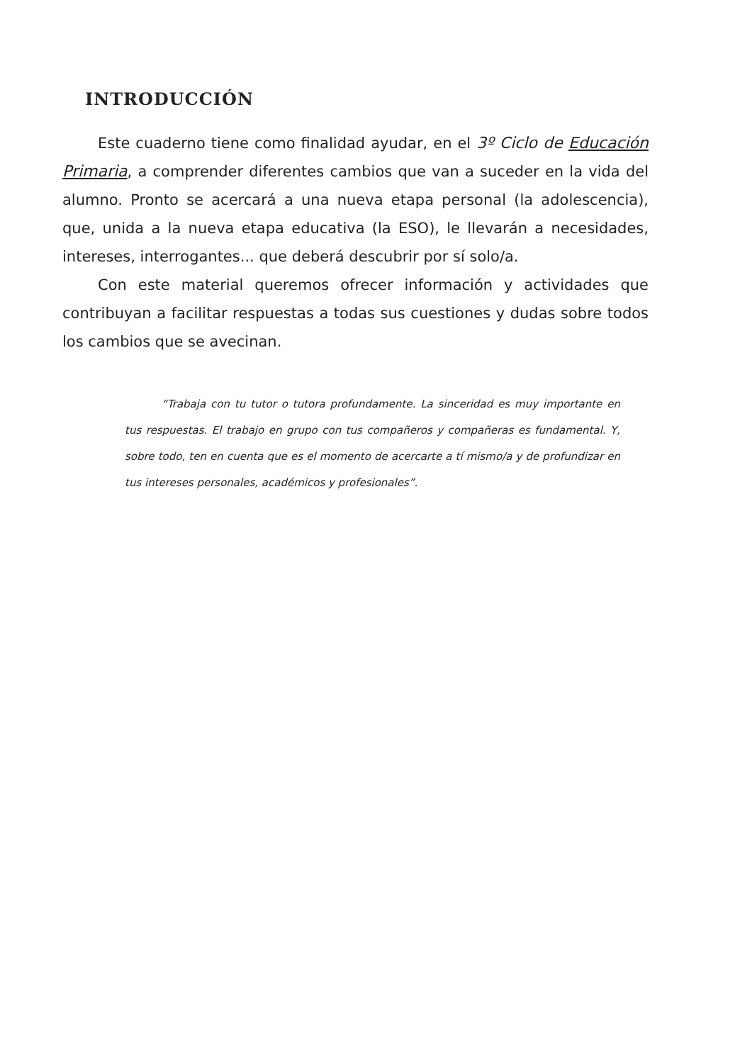INTRODUCCIÓN
Este cuaderno tiene como finalidad ayudar, en el 3º Ciclo de Educación Primaria, a comprender diferentes cambios que van a suceder en la vida del alumno. Pronto se acercará a una nueva etapa personal (la adolescencia), que, unida a la nueva etapa educativa (la ESO), le llevarán a necesidades, intereses, interrogantes... que deberá descubrir por sí solo/a.
Con este material queremos ofrecer información y actividades que contribuyan a facilitar respuestas a todas sus cuestiones y dudas sobre todos los cambios que se avecinan.
“Trabaja con tu tutor o tutora profundamente. La sinceridad es muy importante en tus respuestas. El trabajo en grupo con tus compañeros y compañeras es fundamental. Y, sobre todo, ten en cuenta que es el momento de acercarte a tí mismo/a y de profundizar en tus intereses personales, académicos y profesionales”.